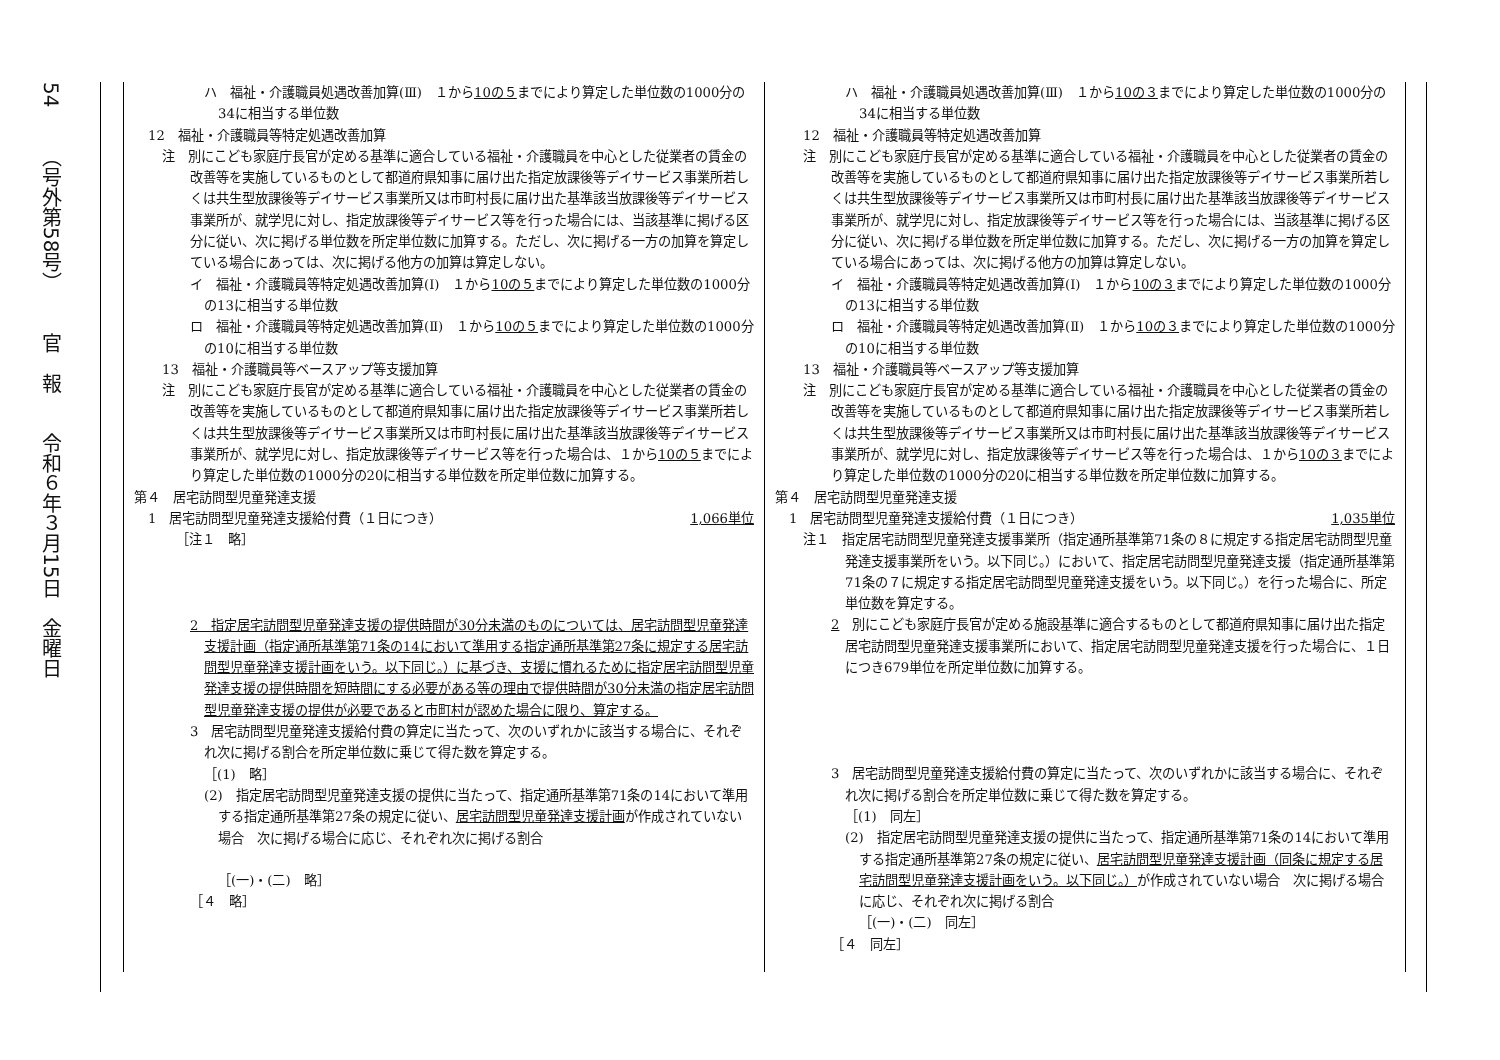54
（号外第58号）
官　報
令和６年３月15日　金曜日
ハ　福祉・介護職員処遇改善加算(Ⅲ)　１から10の５までにより算定した単位数の1000分の34に相当する単位数
12　福祉・介護職員等特定処遇改善加算
注　別にこども家庭庁長官が定める基準に適合している福祉・介護職員を中心とした従業者の賃金の改善等を実施しているものとして都道府県知事に届け出た指定放課後等デイサービス事業所若しくは共生型放課後等デイサービス事業所又は市町村長に届け出た基準該当放課後等デイサービス事業所が、就学児に対し、指定放課後等デイサービス等を行った場合には、当該基準に掲げる区分に従い、次に掲げる単位数を所定単位数に加算する。ただし、次に掲げる一方の加算を算定している場合にあっては、次に掲げる他方の加算は算定しない。
イ　福祉・介護職員等特定処遇改善加算(Ⅰ)　１から10の５までにより算定した単位数の1000分の13に相当する単位数
ロ　福祉・介護職員等特定処遇改善加算(Ⅱ)　１から10の５までにより算定した単位数の1000分の10に相当する単位数
13　福祉・介護職員等ベースアップ等支援加算
注　別にこども家庭庁長官が定める基準に適合している福祉・介護職員を中心とした従業者の賃金の改善等を実施しているものとして都道府県知事に届け出た指定放課後等デイサービス事業所若しくは共生型放課後等デイサービス事業所又は市町村長に届け出た基準該当放課後等デイサービス事業所が、就学児に対し、指定放課後等デイサービス等を行った場合は、１から10の５までにより算定した単位数の1000分の20に相当する単位数を所定単位数に加算する。
第４　居宅訪問型児童発達支援
1　居宅訪問型児童発達支援給付費（１日につき） 1,066単位
［注１　略］
2　指定居宅訪問型児童発達支援の提供時間が30分未満のものについては、居宅訪問型児童発達支援計画（指定通所基準第71条の14において準用する指定通所基準第27条に規定する居宅訪問型児童発達支援計画をいう。以下同じ。）に基づき、支援に慣れるために指定居宅訪問型児童発達支援の提供時間を短時間にする必要がある等の理由で提供時間が30分未満の指定居宅訪問型児童発達支援の提供が必要であると市町村が認めた場合に限り、算定する。
3　居宅訪問型児童発達支援給付費の算定に当たって、次のいずれかに該当する場合に、それぞれ次に掲げる割合を所定単位数に乗じて得た数を算定する。
［(1)　略］
(2)　指定居宅訪問型児童発達支援の提供に当たって、指定通所基準第71条の14において準用する指定通所基準第27条の規定に従い、居宅訪問型児童発達支援計画が作成されていない場合　次に掲げる場合に応じ、それぞれ次に掲げる割合
［(一)・(二)　略］
［４　略］
ハ　福祉・介護職員処遇改善加算(Ⅲ)　１から10の３までにより算定した単位数の1000分の34に相当する単位数
12　福祉・介護職員等特定処遇改善加算
注　別にこども家庭庁長官が定める基準に適合している福祉・介護職員を中心とした従業者の賃金の改善等を実施しているものとして都道府県知事に届け出た指定放課後等デイサービス事業所若しくは共生型放課後等デイサービス事業所又は市町村長に届け出た基準該当放課後等デイサービス事業所が、就学児に対し、指定放課後等デイサービス等を行った場合には、当該基準に掲げる区分に従い、次に掲げる単位数を所定単位数に加算する。ただし、次に掲げる一方の加算を算定している場合にあっては、次に掲げる他方の加算は算定しない。
イ　福祉・介護職員等特定処遇改善加算(Ⅰ)　１から10の３までにより算定した単位数の1000分の13に相当する単位数
ロ　福祉・介護職員等特定処遇改善加算(Ⅱ)　１から10の３までにより算定した単位数の1000分の10に相当する単位数
13　福祉・介護職員等ベースアップ等支援加算
注　別にこども家庭庁長官が定める基準に適合している福祉・介護職員を中心とした従業者の賃金の改善等を実施しているものとして都道府県知事に届け出た指定放課後等デイサービス事業所若しくは共生型放課後等デイサービス事業所又は市町村長に届け出た基準該当放課後等デイサービス事業所が、就学児に対し、指定放課後等デイサービス等を行った場合は、１から10の３までにより算定した単位数の1000分の20に相当する単位数を所定単位数に加算する。
第４　居宅訪問型児童発達支援
1　居宅訪問型児童発達支援給付費（１日につき） 1,035単位
注１　指定居宅訪問型児童発達支援事業所（指定通所基準第71条の８に規定する指定居宅訪問型児童発達支援事業所をいう。以下同じ。）において、指定居宅訪問型児童発達支援（指定通所基準第71条の７に規定する指定居宅訪問型児童発達支援をいう。以下同じ。）を行った場合に、所定単位数を算定する。
2　別にこども家庭庁長官が定める施設基準に適合するものとして都道府県知事に届け出た指定居宅訪問型児童発達支援事業所において、指定居宅訪問型児童発達支援を行った場合に、１日につき679単位を所定単位数に加算する。
3　居宅訪問型児童発達支援給付費の算定に当たって、次のいずれかに該当する場合に、それぞれ次に掲げる割合を所定単位数に乗じて得た数を算定する。
［(1)　同左］
(2)　指定居宅訪問型児童発達支援の提供に当たって、指定通所基準第71条の14において準用する指定通所基準第27条の規定に従い、居宅訪問型児童発達支援計画（同条に規定する居宅訪問型児童発達支援計画をいう。以下同じ。）が作成されていない場合　次に掲げる場合に応じ、それぞれ次に掲げる割合
［(一)・(二)　同左］
［４　同左］